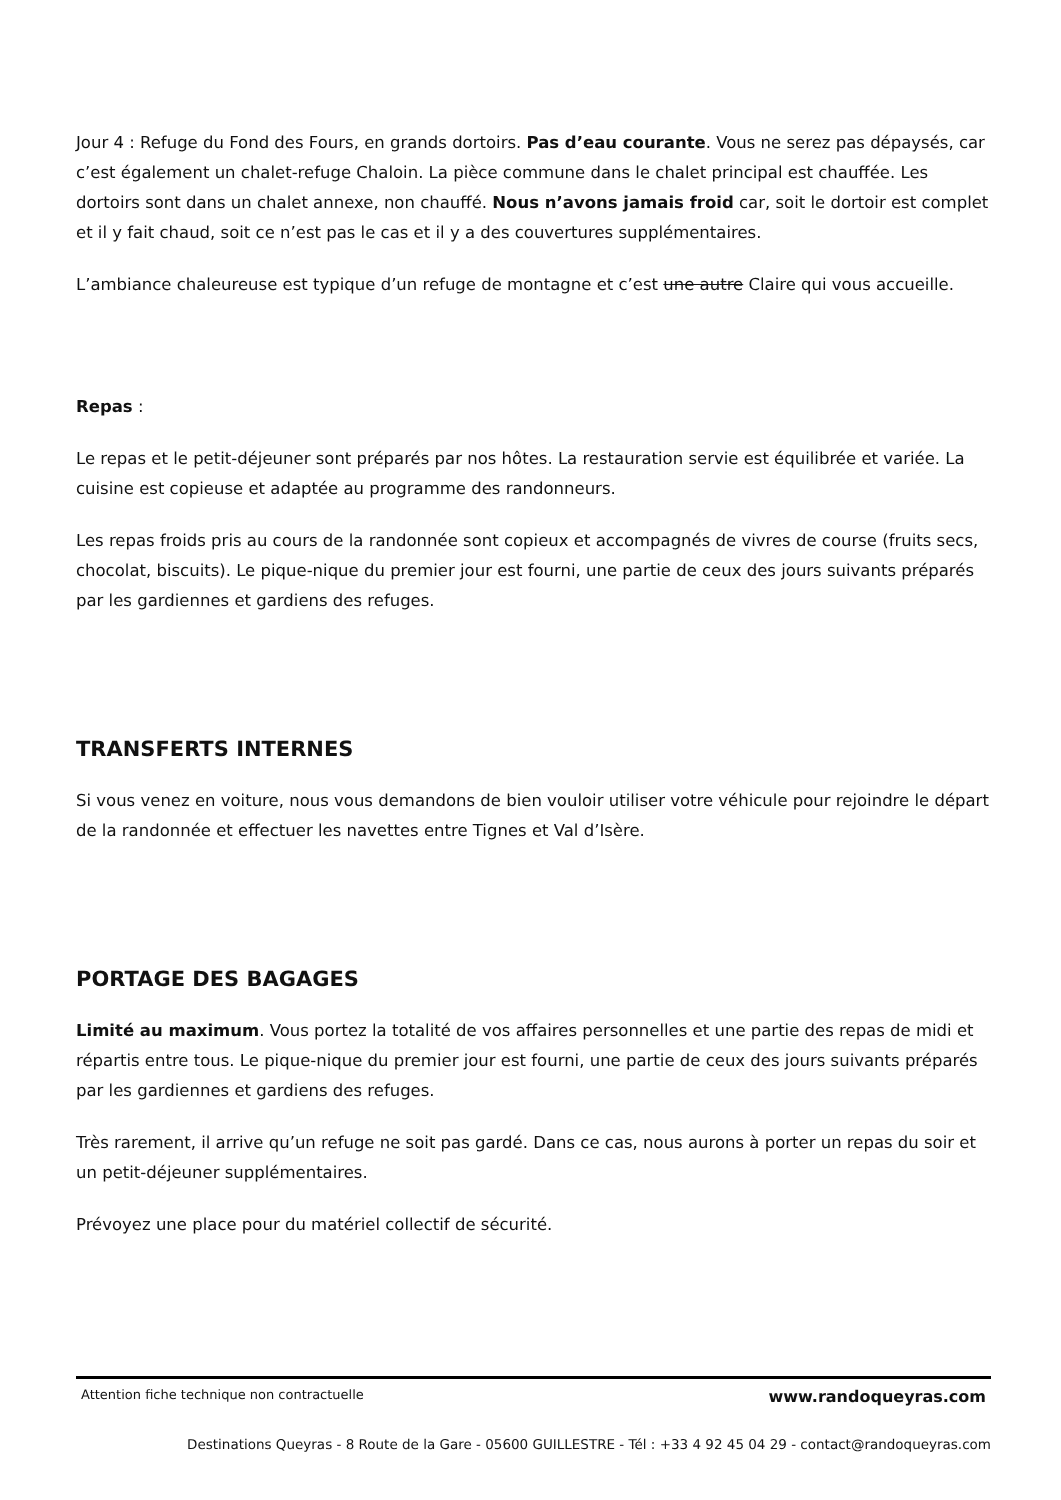Jour 4 : Refuge du Fond des Fours, en grands dortoirs. Pas d’eau courante. Vous ne serez pas dépaysés, car c’est également un chalet-refuge Chaloin. La pièce commune dans le chalet principal est chauffée. Les dortoirs sont dans un chalet annexe, non chauffé. Nous n’avons jamais froid car, soit le dortoir est complet et il y fait chaud, soit ce n’est pas le cas et il y a des couvertures supplémentaires.
L’ambiance chaleureuse est typique d’un refuge de montagne et c’est une autre Claire qui vous accueille.
Repas :
Le repas et le petit-déjeuner sont préparés par nos hôtes. La restauration servie est équilibrée et variée. La cuisine est copieuse et adaptée au programme des randonneurs.
Les repas froids pris au cours de la randonnée sont copieux et accompagnés de vivres de course (fruits secs, chocolat, biscuits). Le pique-nique du premier jour est fourni, une partie de ceux des jours suivants préparés par les gardiennes et gardiens des refuges.
TRANSFERTS INTERNES
Si vous venez en voiture, nous vous demandons de bien vouloir utiliser votre véhicule pour rejoindre le départ de la randonnée et effectuer les navettes entre Tignes et Val d’Isère.
PORTAGE DES BAGAGES
Limité au maximum. Vous portez la totalité de vos affaires personnelles et une partie des repas de midi et répartis entre tous. Le pique-nique du premier jour est fourni, une partie de ceux des jours suivants préparés par les gardiennes et gardiens des refuges.
Très rarement, il arrive qu’un refuge ne soit pas gardé. Dans ce cas, nous aurons à porter un repas du soir et un petit-déjeuner supplémentaires.
Prévoyez une place pour du matériel collectif de sécurité.
Attention fiche technique non contractuelle www.randoqueyras.com
Destinations Queyras - 8 Route de la Gare - 05600 GUILLESTRE - Tél : +33 4 92 45 04 29 - contact@randoqueyras.com